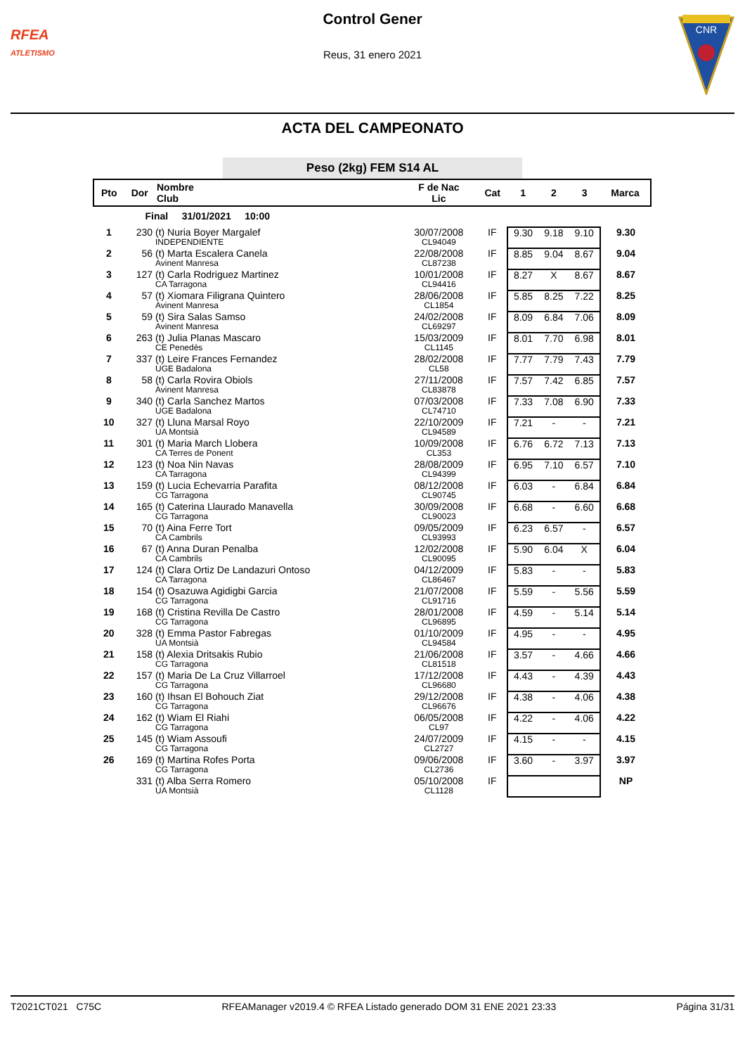RFEA
ATLETISMO
Control Gener
Reus, 31 enero 2021
CNR
ACTA DEL CAMPEONATO
Peso (2kg) FEM S14 AL
| Pto | Dor | Nombre Club | F de Nac Lic | Cat | 1 | 2 | 3 | Marca |
| --- | --- | --- | --- | --- | --- | --- | --- | --- |
| | Final 31/01/2021 10:00 | | | | | | | |
| 1 | 230 | (t) Nuria Boyer Margalef INDEPENDIENTE | 30/07/2008 CL94049 | IF | 9.30 | 9.18 | 9.10 | 9.30 |
| 2 | 56 | (t) Marta Escalera Canela Avinent Manresa | 22/08/2008 CL87238 | IF | 8.85 | 9.04 | 8.67 | 9.04 |
| 3 | 127 | (t) Carla Rodriguez Martinez CA Tarragona | 10/01/2008 CL94416 | IF | 8.27 | X | 8.67 | 8.67 |
| 4 | 57 | (t) Xiomara Filigrana Quintero Avinent Manresa | 28/06/2008 CL1854 | IF | 5.85 | 8.25 | 7.22 | 8.25 |
| 5 | 59 | (t) Sira Salas Samso Avinent Manresa | 24/02/2008 CL69297 | IF | 8.09 | 6.84 | 7.06 | 8.09 |
| 6 | 263 | (t) Julia Planas Mascaro CE Penedès | 15/03/2009 CL1145 | IF | 8.01 | 7.70 | 6.98 | 8.01 |
| 7 | 337 | (t) Leire Frances Fernandez UGE Badalona | 28/02/2008 CL58 | IF | 7.77 | 7.79 | 7.43 | 7.79 |
| 8 | 58 | (t) Carla Rovira Obiols Avinent Manresa | 27/11/2008 CL83878 | IF | 7.57 | 7.42 | 6.85 | 7.57 |
| 9 | 340 | (t) Carla Sanchez Martos UGE Badalona | 07/03/2008 CL74710 | IF | 7.33 | 7.08 | 6.90 | 7.33 |
| 10 | 327 | (t) Lluna Marsal Royo UA Montsià | 22/10/2009 CL94589 | IF | 7.21 | - | - | 7.21 |
| 11 | 301 | (t) Maria March Llobera CA Terres de Ponent | 10/09/2008 CL353 | IF | 6.76 | 6.72 | 7.13 | 7.13 |
| 12 | 123 | (t) Noa Nin Navas CA Tarragona | 28/08/2009 CL94399 | IF | 6.95 | 7.10 | 6.57 | 7.10 |
| 13 | 159 | (t) Lucia Echevarria Parafita CG Tarragona | 08/12/2008 CL90745 | IF | 6.03 | - | 6.84 | 6.84 |
| 14 | 165 | (t) Caterina Llaurado Manavella CG Tarragona | 30/09/2008 CL90023 | IF | 6.68 | - | 6.60 | 6.68 |
| 15 | 70 | (t) Aina Ferre Tort CA Cambrils | 09/05/2009 CL93993 | IF | 6.23 | 6.57 | - | 6.57 |
| 16 | 67 | (t) Anna Duran Penalba CA Cambrils | 12/02/2008 CL90095 | IF | 5.90 | 6.04 | X | 6.04 |
| 17 | 124 | (t) Clara Ortiz De Landazuri Ontoso CA Tarragona | 04/12/2009 CL86467 | IF | 5.83 | - | - | 5.83 |
| 18 | 154 | (t) Osazuwa Agidigbi Garcia CG Tarragona | 21/07/2008 CL91716 | IF | 5.59 | - | 5.56 | 5.59 |
| 19 | 168 | (t) Cristina Revilla De Castro CG Tarragona | 28/01/2008 CL96895 | IF | 4.59 | - | 5.14 | 5.14 |
| 20 | 328 | (t) Emma Pastor Fabregas UA Montsià | 01/10/2009 CL94584 | IF | 4.95 | - | - | 4.95 |
| 21 | 158 | (t) Alexia Dritsakis Rubio CG Tarragona | 21/06/2008 CL81518 | IF | 3.57 | - | 4.66 | 4.66 |
| 22 | 157 | (t) Maria De La Cruz Villarroel CG Tarragona | 17/12/2008 CL96680 | IF | 4.43 | - | 4.39 | 4.43 |
| 23 | 160 | (t) Ihsan El Bohouch Ziat CG Tarragona | 29/12/2008 CL96676 | IF | 4.38 | - | 4.06 | 4.38 |
| 24 | 162 | (t) Wiam El Riahi CG Tarragona | 06/05/2008 CL97 | IF | 4.22 | - | 4.06 | 4.22 |
| 25 | 145 | (t) Wiam Assoufi CG Tarragona | 24/07/2009 CL2727 | IF | 4.15 | - | - | 4.15 |
| 26 | 169 | (t) Martina Rofes Porta CG Tarragona | 09/06/2008 CL2736 | IF | 3.60 | - | 3.97 | 3.97 |
| | 331 | (t) Alba Serra Romero UA Montsià | 05/10/2008 CL1128 | IF | | | | NP |
T2021CT021 C75C RFEAManager v2019.4 © RFEA Listado generado DOM 31 ENE 2021 23:33 Página 31/31